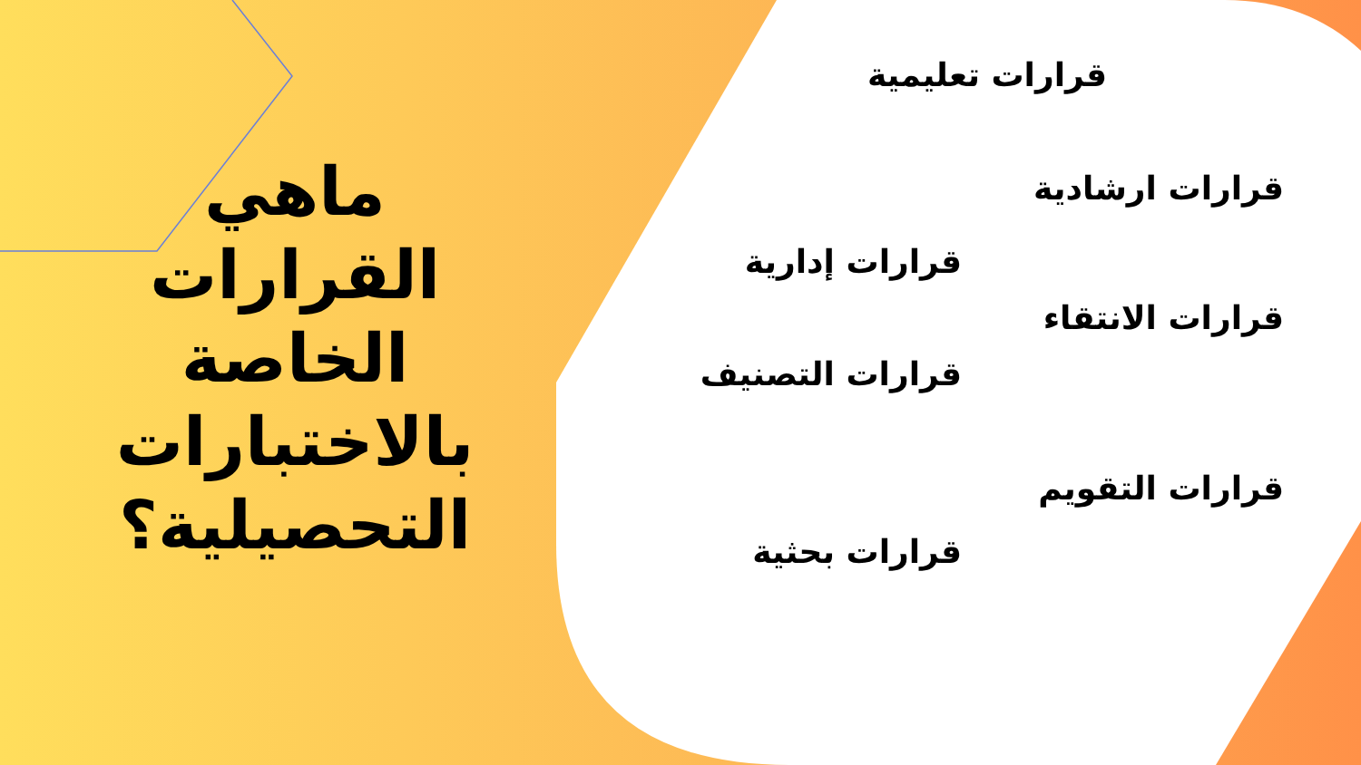ماهي القرارات الخاصة بالاختبارات التحصيلية؟
قرارات تعليمية
قرارات ارشادية
قرارات إدارية
قرارات الانتقاء
قرارات التصنيف
قرارات التقويم
قرارات بحثية